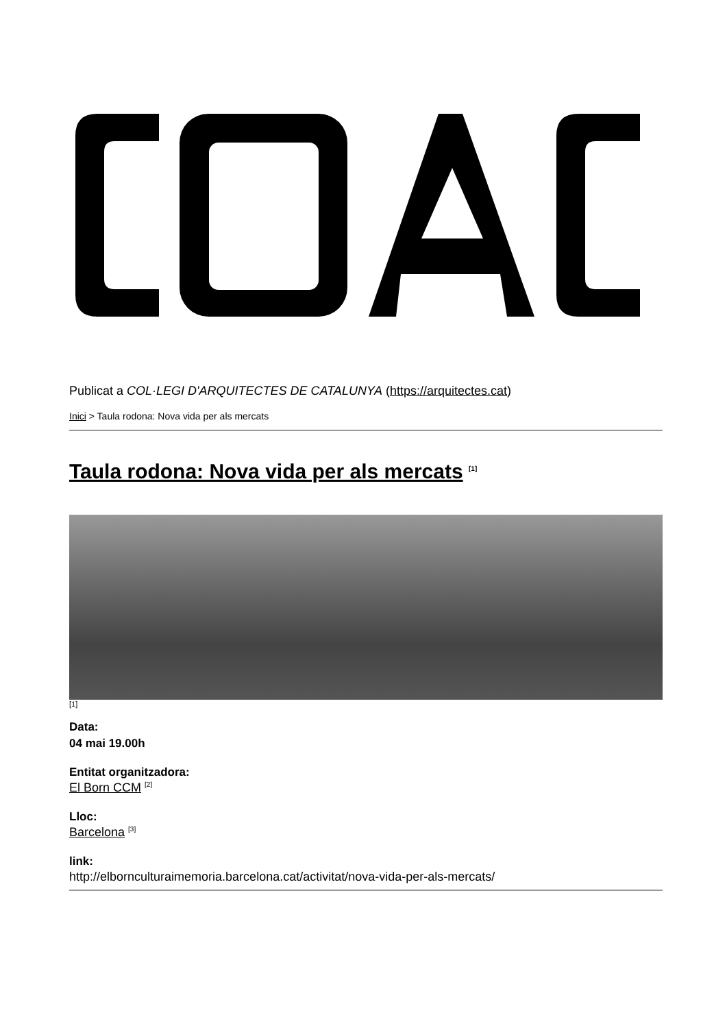Publicat a COL·LEGI D'ARQUITECTES DE CATALUNYA (https://arquitectes.cat)
Inici > Taula rodona: Nova vida per als mercats
Taula rodona: Nova vida per als mercats <sup>[1]</sup>
[1]
Data:
04 mai 19.00h
Entitat organitzadora:
El Born CCM <sup>[2]</sup>
Lloc:
Barcelona <sup>[3]</sup>
link:
http://elbornculturaimemoria.barcelona.cat/activitat/nova-vida-per-als-mercats/